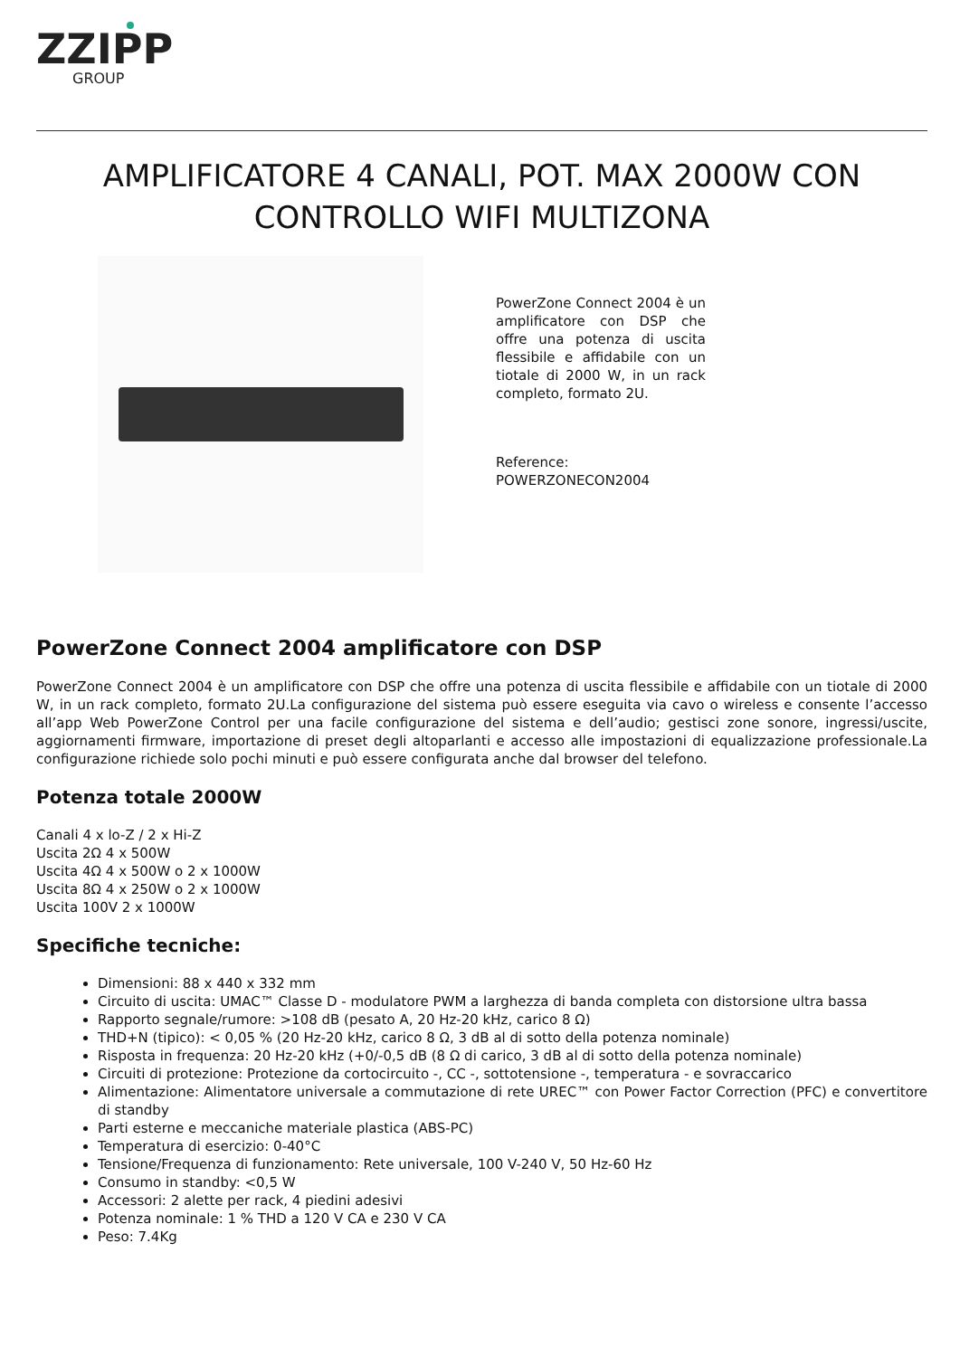ZZIPP
GROUP
AMPLIFICATORE 4 CANALI, POT. MAX 2000W CON CONTROLLO WIFI MULTIZONA
PowerZone Connect 2004 è un amplificatore con DSP che offre una potenza di uscita flessibile e affidabile con un tiotale di 2000 W, in un rack completo, formato 2U.
Reference: POWERZONECON2004
PowerZone Connect 2004 amplificatore con DSP
PowerZone Connect 2004 è un amplificatore con DSP che offre una potenza di uscita flessibile e affidabile con un tiotale di 2000 W, in un rack completo, formato 2U.La configurazione del sistema può essere eseguita via cavo o wireless e consente l’accesso all’app Web PowerZone Control per una facile configurazione del sistema e dell’audio; gestisci zone sonore, ingressi/uscite, aggiornamenti firmware, importazione di preset degli altoparlanti e accesso alle impostazioni di equalizzazione professionale.La configurazione richiede solo pochi minuti e può essere configurata anche dal browser del telefono.
Potenza totale 2000W
Canali 4 x lo-Z / 2 x Hi-Z
Uscita 2Ω 4 x 500W
Uscita 4Ω 4 x 500W o 2 x 1000W
Uscita 8Ω 4 x 250W o 2 x 1000W
Uscita 100V 2 x 1000W
Specifiche tecniche:
Dimensioni: 88 x 440 x 332 mm
Circuito di uscita: UMAC™ Classe D - modulatore PWM a larghezza di banda completa con distorsione ultra bassa
Rapporto segnale/rumore: >108 dB (pesato A, 20 Hz-20 kHz, carico 8 Ω)
THD+N (tipico): < 0,05 % (20 Hz-20 kHz, carico 8 Ω, 3 dB al di sotto della potenza nominale)
Risposta in frequenza: 20 Hz-20 kHz (+0/-0,5 dB (8 Ω di carico, 3 dB al di sotto della potenza nominale)
Circuiti di protezione: Protezione da cortocircuito -, CC -, sottotensione -, temperatura - e sovraccarico
Alimentazione: Alimentatore universale a commutazione di rete UREC™ con Power Factor Correction (PFC) e convertitore di standby
Parti esterne e meccaniche materiale plastica (ABS-PC)
Temperatura di esercizio: 0-40°C
Tensione/Frequenza di funzionamento: Rete universale, 100 V-240 V, 50 Hz-60 Hz
Consumo in standby: <0,5 W
Accessori: 2 alette per rack, 4 piedini adesivi
Potenza nominale: 1 % THD a 120 V CA e 230 V CA
Peso: 7.4Kg